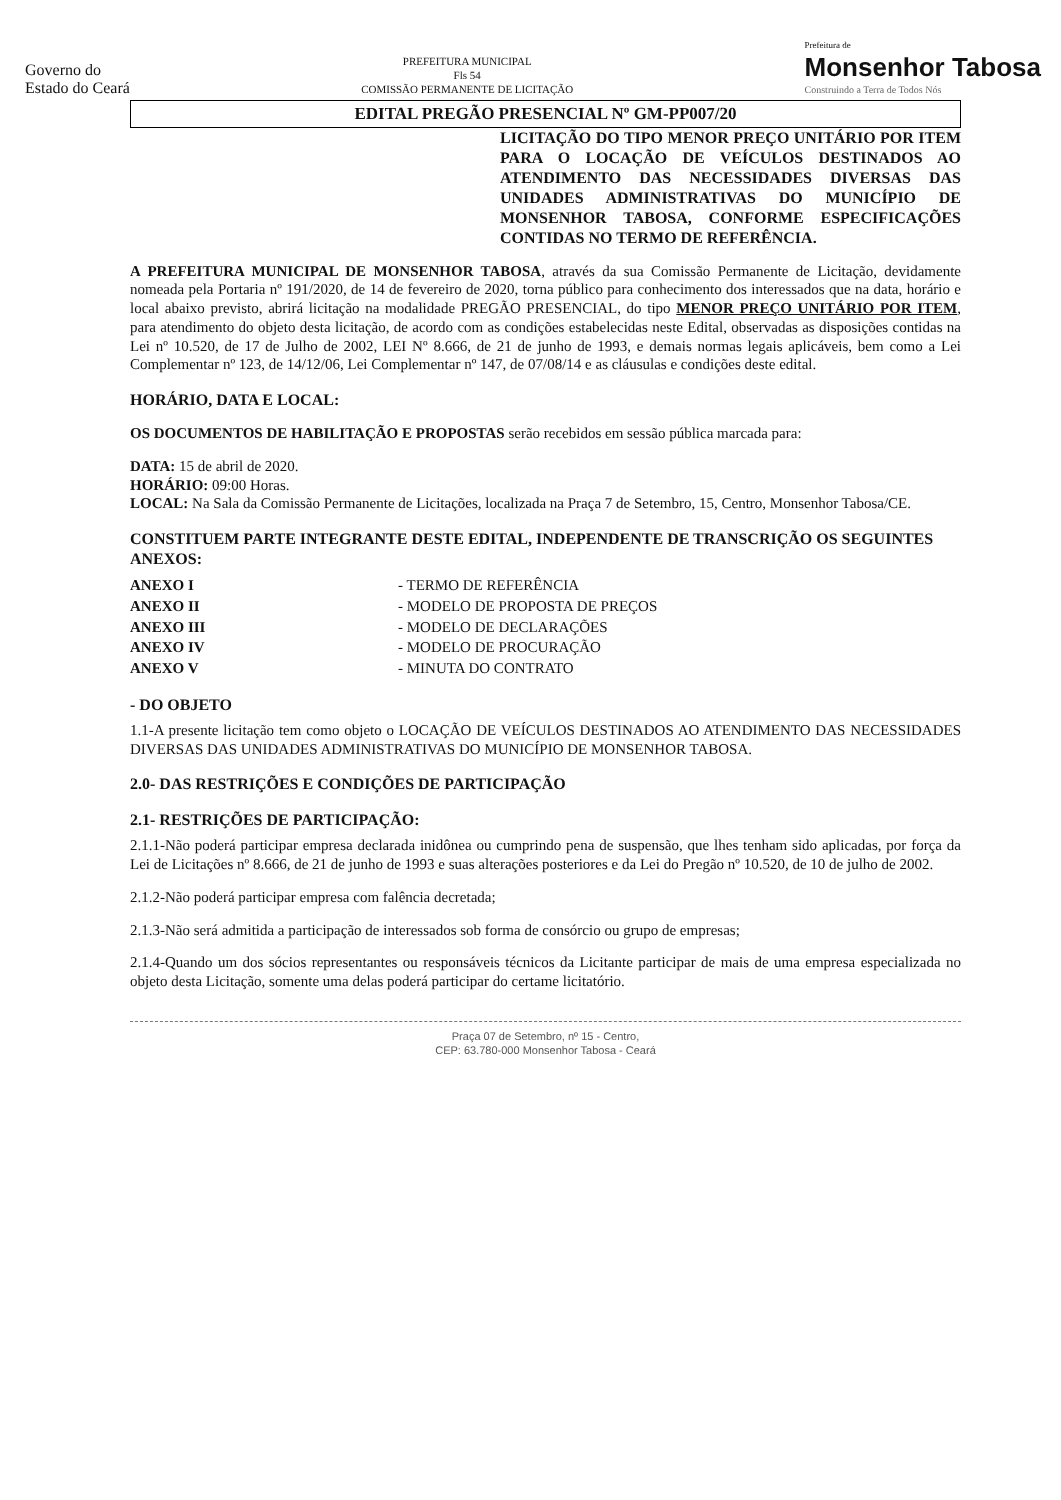Governo do
Estado do Ceará
PREFEITURA MUNICIPAL
Fls 54
COMISSÃO PERMANENTE DE LICITAÇÃO
Prefeitura de
Monsenhor Tabosa
Construindo a Terra de Todos Nós
EDITAL PREGÃO PRESENCIAL Nº GM-PP007/20
LICITAÇÃO DO TIPO MENOR PREÇO UNITÁRIO POR ITEM PARA O LOCAÇÃO DE VEÍCULOS DESTINADOS AO ATENDIMENTO DAS NECESSIDADES DIVERSAS DAS UNIDADES ADMINISTRATIVAS DO MUNICÍPIO DE MONSENHOR TABOSA, CONFORME ESPECIFICAÇÕES CONTIDAS NO TERMO DE REFERÊNCIA.
A PREFEITURA MUNICIPAL DE MONSENHOR TABOSA, através da sua Comissão Permanente de Licitação, devidamente nomeada pela Portaria nº 191/2020, de 14 de fevereiro de 2020, torna público para conhecimento dos interessados que na data, horário e local abaixo previsto, abrirá licitação na modalidade PREGÃO PRESENCIAL, do tipo MENOR PREÇO UNITÁRIO POR ITEM, para atendimento do objeto desta licitação, de acordo com as condições estabelecidas neste Edital, observadas as disposições contidas na Lei nº 10.520, de 17 de Julho de 2002, LEI Nº 8.666, de 21 de junho de 1993, e demais normas legais aplicáveis, bem como a Lei Complementar nº 123, de 14/12/06, Lei Complementar nº 147, de 07/08/14 e as cláusulas e condições deste edital.
HORÁRIO, DATA E LOCAL:
OS DOCUMENTOS DE HABILITAÇÃO E PROPOSTAS serão recebidos em sessão pública marcada para:
DATA: 15 de abril de 2020.
HORÁRIO: 09:00 Horas.
LOCAL: Na Sala da Comissão Permanente de Licitações, localizada na Praça 7 de Setembro, 15, Centro, Monsenhor Tabosa/CE.
CONSTITUEM PARTE INTEGRANTE DESTE EDITAL, INDEPENDENTE DE TRANSCRIÇÃO OS SEGUINTES ANEXOS:
| ANEXO I | - TERMO DE REFERÊNCIA |
| ANEXO II | - MODELO DE PROPOSTA DE PREÇOS |
| ANEXO III | - MODELO DE DECLARAÇÕES |
| ANEXO IV | - MODELO DE PROCURAÇÃO |
| ANEXO V | - MINUTA DO CONTRATO |
- DO OBJETO
1.1-A presente licitação tem como objeto o LOCAÇÃO DE VEÍCULOS DESTINADOS AO ATENDIMENTO DAS NECESSIDADES DIVERSAS DAS UNIDADES ADMINISTRATIVAS DO MUNICÍPIO DE MONSENHOR TABOSA.
2.0- DAS RESTRIÇÕES E CONDIÇÕES DE PARTICIPAÇÃO
2.1- RESTRIÇÕES DE PARTICIPAÇÃO:
2.1.1-Não poderá participar empresa declarada inidônea ou cumprindo pena de suspensão, que lhes tenham sido aplicadas, por força da Lei de Licitações nº 8.666, de 21 de junho de 1993 e suas alterações posteriores e da Lei do Pregão nº 10.520, de 10 de julho de 2002.
2.1.2-Não poderá participar empresa com falência decretada;
2.1.3-Não será admitida a participação de interessados sob forma de consórcio ou grupo de empresas;
2.1.4-Quando um dos sócios representantes ou responsáveis técnicos da Licitante participar de mais de uma empresa especializada no objeto desta Licitação, somente uma delas poderá participar do certame licitatório.
Praça 07 de Setembro, nº 15 - Centro,
CEP: 63.780-000 Monsenhor Tabosa - Ceará